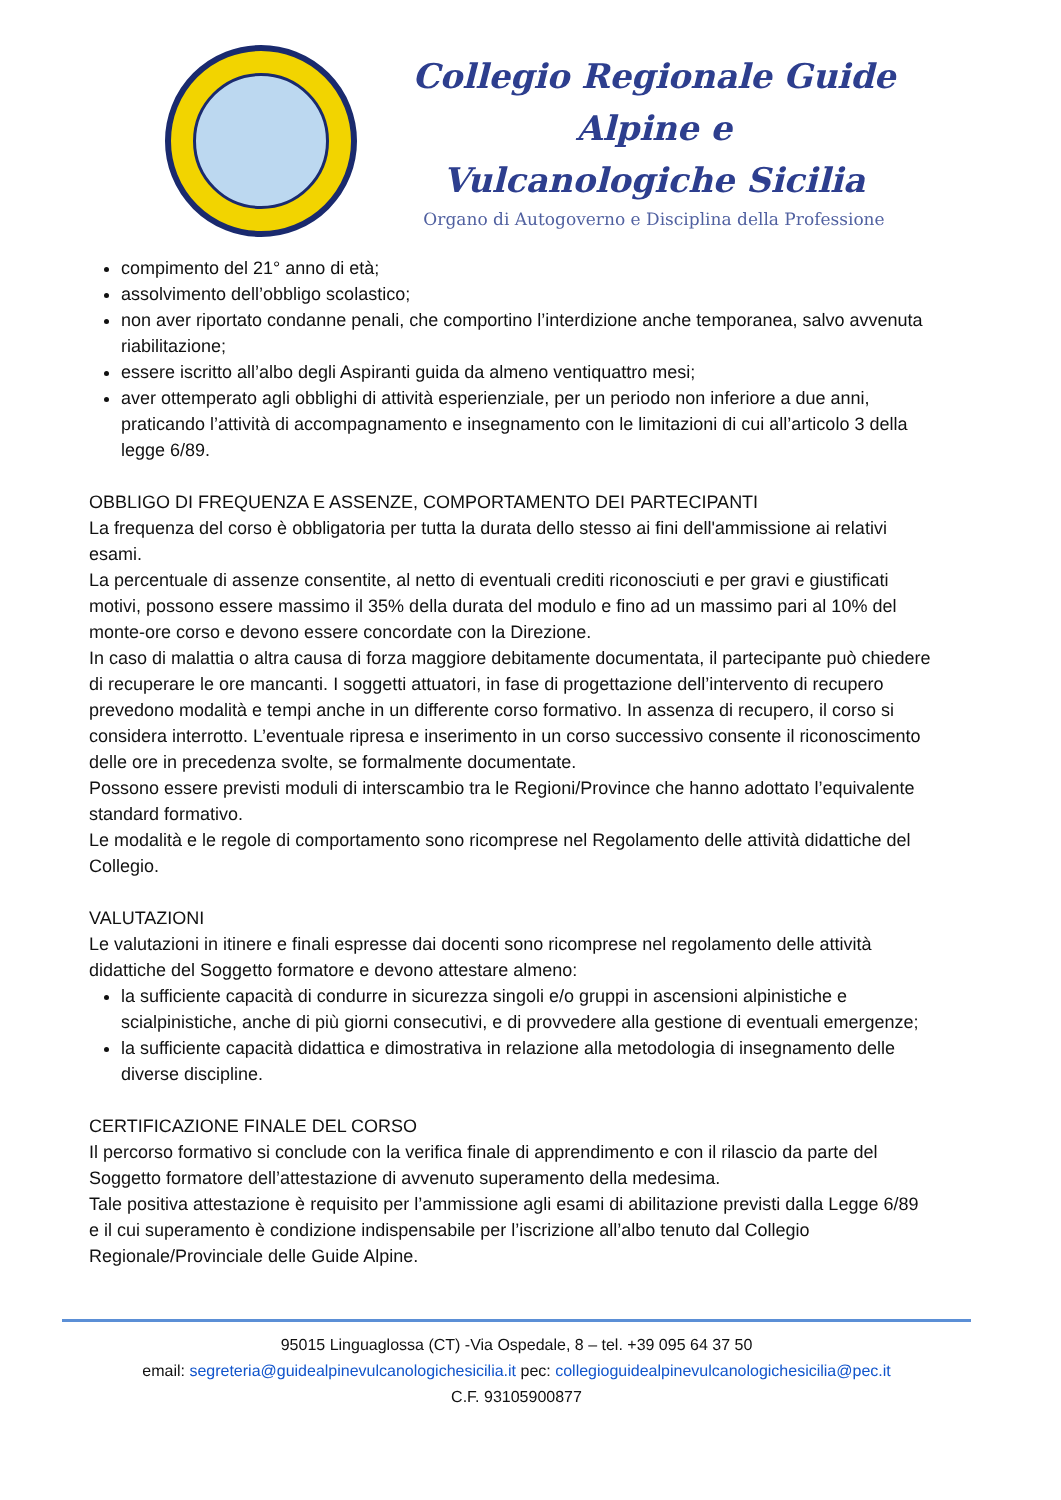Collegio Regionale Guide Alpine e
Vulcanologiche Sicilia
Organo di Autogoverno e Disciplina della Professione
compimento del 21° anno di età;
assolvimento dell’obbligo scolastico;
non aver riportato condanne penali, che comportino l’interdizione anche temporanea, salvo avvenuta riabilitazione;
essere iscritto all’albo degli Aspiranti guida da almeno ventiquattro mesi;
aver ottemperato agli obblighi di attività esperienziale, per un periodo non inferiore a due anni, praticando l’attività di accompagnamento e insegnamento con le limitazioni di cui all’articolo 3 della legge 6/89.
OBBLIGO DI FREQUENZA E ASSENZE, COMPORTAMENTO DEI PARTECIPANTI
La frequenza del corso è obbligatoria per tutta la durata dello stesso ai fini dell'ammissione ai relativi esami.
La percentuale di assenze consentite, al netto di eventuali crediti riconosciuti e per gravi e giustificati motivi, possono essere massimo il 35% della durata del modulo e fino ad un massimo pari al 10% del monte-ore corso e devono essere concordate con la Direzione.
In caso di malattia o altra causa di forza maggiore debitamente documentata, il partecipante può chiedere di recuperare le ore mancanti. I soggetti attuatori, in fase di progettazione dell’intervento di recupero prevedono modalità e tempi anche in un differente corso formativo. In assenza di recupero, il corso si considera interrotto. L’eventuale ripresa e inserimento in un corso successivo consente il riconoscimento delle ore in precedenza svolte, se formalmente documentate.
Possono essere previsti moduli di interscambio tra le Regioni/Province che hanno adottato l’equivalente standard formativo.
Le modalità e le regole di comportamento sono ricomprese nel Regolamento delle attività didattiche del Collegio.
VALUTAZIONI
Le valutazioni in itinere e finali espresse dai docenti sono ricomprese nel regolamento delle attività didattiche del Soggetto formatore e devono attestare almeno:
la sufficiente capacità di condurre in sicurezza singoli e/o gruppi in ascensioni alpinistiche e scialpinistiche, anche di più giorni consecutivi, e di provvedere alla gestione di eventuali emergenze;
la sufficiente capacità didattica e dimostrativa in relazione alla metodologia di insegnamento delle diverse discipline.
CERTIFICAZIONE FINALE DEL CORSO
Il percorso formativo si conclude con la verifica finale di apprendimento e con il rilascio da parte del Soggetto formatore dell’attestazione di avvenuto superamento della medesima.
Tale positiva attestazione è requisito per l’ammissione agli esami di abilitazione previsti dalla Legge 6/89 e il cui superamento è condizione indispensabile per l’iscrizione all’albo tenuto dal Collegio Regionale/Provinciale delle Guide Alpine.
95015 Linguaglossa (CT) -Via Ospedale, 8 – tel. +39 095 64 37 50
email: segreteria@guidealpinevulcanologichesicilia.it pec: collegioguidealpinevulcanologichesicilia@pec.it
C.F. 93105900877